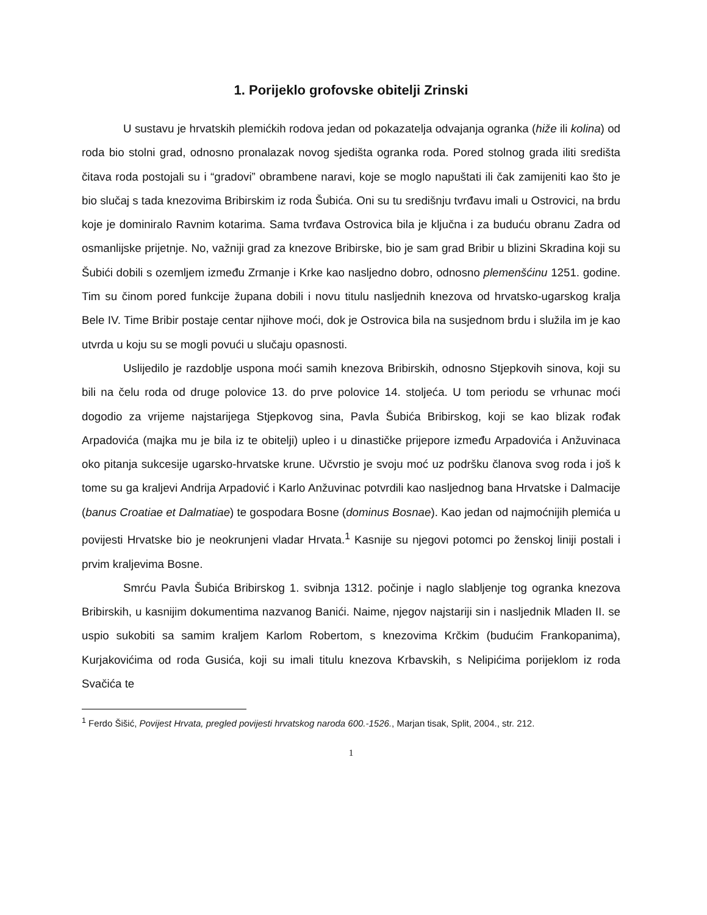1. Porijeklo grofovske obitelji Zrinski
U sustavu je hrvatskih plemićkih rodova jedan od pokazatelja odvajanja ogranka (hiže ili kolina) od roda bio stolni grad, odnosno pronalazak novog sjedišta ogranka roda. Pored stolnog grada iliti središta čitava roda postojali su i “gradovi” obrambene naravi, koje se moglo napuštati ili čak zamijeniti kao što je bio slučaj s tada knezovima Bribirskim iz roda Šubića. Oni su tu središnju tvrđavu imali u Ostrovici, na brdu koje je dominiralo Ravnim kotarima. Sama tvrđava Ostrovica bila je ključna i za buduću obranu Zadra od osmanlijske prijetnje. No, važniji grad za knezove Bribirske, bio je sam grad Bribir u blizini Skradina koji su Šubići dobili s ozemljem između Zrmanje i Krke kao nasljedno dobro, odnosno plemenšćinu 1251. godine. Tim su činom pored funkcije župana dobili i novu titulu nasljednih knezova od hrvatsko-ugarskog kralja Bele IV. Time Bribir postaje centar njihove moći, dok je Ostrovica bila na susjednom brdu i služila im je kao utvrda u koju su se mogli povući u slučaju opasnosti.
Uslijedilo je razdoblje uspona moći samih knezova Bribirskih, odnosno Stjepkovih sinova, koji su bili na čelu roda od druge polovice 13. do prve polovice 14. stoljeća. U tom periodu se vrhunac moći dogodio za vrijeme najstarijega Stjepkovog sina, Pavla Šubića Bribirskog, koji se kao blizak rođak Arpadovića (majka mu je bila iz te obitelji) upleo i u dinastičke prijepore između Arpadovića i Anžuvinaca oko pitanja sukcesije ugarsko-hrvatske krune. Učvrstio je svoju moć uz podršku članova svog roda i još k tome su ga kraljevi Andrija Arpadović i Karlo Anžuvinac potvrdili kao nasljednog bana Hrvatske i Dalmacije (banus Croatiae et Dalmatiae) te gospodara Bosne (dominus Bosnae). Kao jedan od najmoćnijih plemića u povijesti Hrvatske bio je neokrunjeni vladar Hrvata.<sup>1</sup> Kasnije su njegovi potomci po ženskoj liniji postali i prvim kraljevima Bosne.
Smrću Pavla Šubića Bribirskog 1. svibnja 1312. počinje i naglo slabljenje tog ogranka knezova Bribirskih, u kasnijim dokumentima nazvanog Banići. Naime, njegov najstariji sin i nasljednik Mladen II. se uspio sukobiti sa samim kraljem Karlom Robertom, s knezovima Krčkim (budućim Frankopanima), Kurjakovićima od roda Gusića, koji su imali titulu knezova Krbavskih, s Nelipićima porijeklom iz roda Svačića te
<sup>1</sup> Ferdo Šišić, Povijest Hrvata, pregled povijesti hrvatskog naroda 600.-1526., Marjan tisak, Split, 2004., str. 212.
1